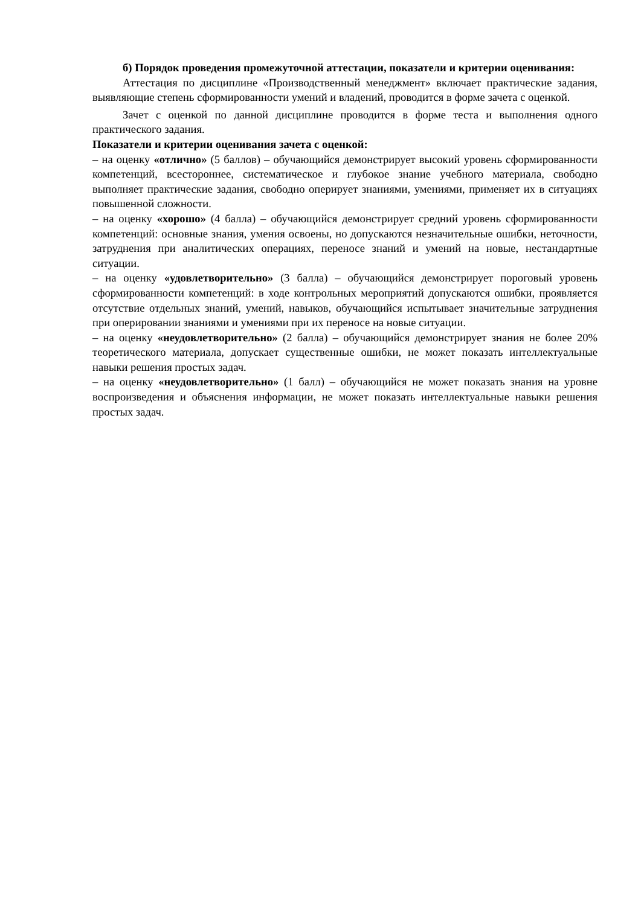б) Порядок проведения промежуточной аттестации, показатели и критерии оценивания:
Аттестация по дисциплине «Производственный менеджмент» включает практические задания, выявляющие степень сформированности умений и владений, проводится в форме зачета с оценкой.
Зачет с оценкой по данной дисциплине проводится в форме теста и выполнения одного практического задания.
Показатели и критерии оценивания зачета с оценкой:
– на оценку «отлично» (5 баллов) – обучающийся демонстрирует высокий уровень сформированности компетенций, всестороннее, систематическое и глубокое знание учебного материала, свободно выполняет практические задания, свободно оперирует знаниями, умениями, применяет их в ситуациях повышенной сложности.
– на оценку «хорошо» (4 балла) – обучающийся демонстрирует средний уровень сформированности компетенций: основные знания, умения освоены, но допускаются незначительные ошибки, неточности, затруднения при аналитических операциях, переносе знаний и умений на новые, нестандартные ситуации.
– на оценку «удовлетворительно» (3 балла) – обучающийся демонстрирует пороговый уровень сформированности компетенций: в ходе контрольных мероприятий допускаются ошибки, проявляется отсутствие отдельных знаний, умений, навыков, обучающийся испытывает значительные затруднения при оперировании знаниями и умениями при их переносе на новые ситуации.
– на оценку «неудовлетворительно» (2 балла) – обучающийся демонстрирует знания не более 20% теоретического материала, допускает существенные ошибки, не может показать интеллектуальные навыки решения простых задач.
– на оценку «неудовлетворительно» (1 балл) – обучающийся не может показать знания на уровне воспроизведения и объяснения информации, не может показать интеллектуальные навыки решения простых задач.